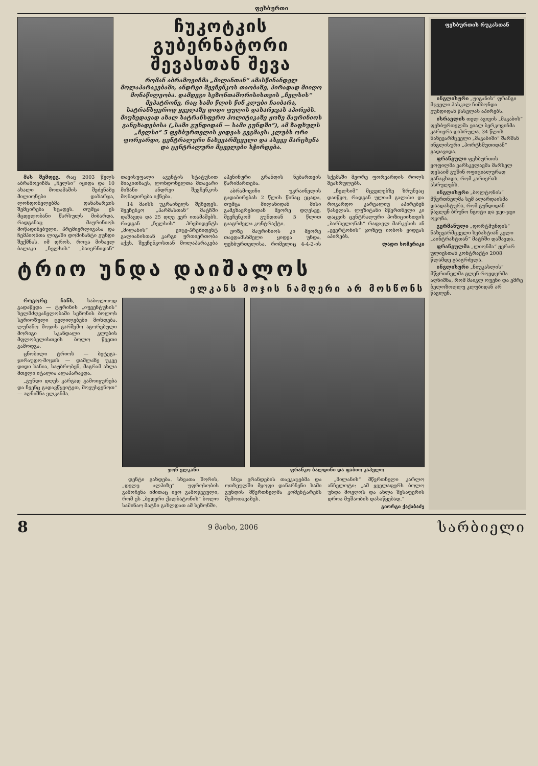ფეხბურთი
ჩუკოტკის გუბერნატორი შევასთან შევა
რომან აბრამოვიჩმა „მილანთან“ ამასწინანდელ მოლაპარაკებაში, ანდრეი შევჩენკოს თაობაზე, პირადად მიიღო მონაწილეობა. დამდეგი სეზონთაშორისისთვის „ჩელსის“ მეპატრონე, რაც სამი წლის წინ კლუბი ჩაიბარა, სატრანსფეროდ ყველაზე დიდი ფულის დახარჯვას აპირებს. მიუხედავად ახალ სატრანსფერო პოლიტიკაზე ჟოზე მაურინიოს განცხადებისა („სამი გუნდიდან — სამი გუნდში“), ამ ზაფხულს „ჩელსი“ 5 ფეხბურთელის ყიდვას გეგმავს: კლუბს ორი ფორვარდი, ცენტრალური ნახევარმცველი და ასევე მარცხენა და ცენტრალური მცველები სჭირდება.
მას შემდეგ, რაც 2003 წელს აბრამოვიჩმა „ჩელსი“ იყიდა და 10 ახალი მოთამაშის შეძენაზე მილიონები დახარჯა, ლონდონელებმა დანახარჯის შემცირება სცადეს. თუმცა ეს მცდელობანი წარსულს მიბარდა, რადგანაც მაურინიოს მოწადინებული, პრემიერლიგასა და ჩემპიონთა ლიგაში დომინანტი გუნდი შექმნას. იმ დროს, როცა მიხაელ ბალაკი „ჩელსის“ „ბაიერნიდან“ თავისუფალი აგენტის სტატუსით მიაკითხავს, ლონდონელთა მთავარი მიზანი ანდრეი შევჩენკოს მონადირება იქნება.
14 მაისს უკრაინელს შეხვდეს. შევჩენკო „პარმასთან“ მატჩში დაშავდა და 25 დღე ვერ ითამაშებს. რადგან „ჩელსის“ პრეზიდენტს „მილანის“ ვიცე-პრეზიდენტ გალიანისთან კარგი ურთიერთობა აქვს, შევჩენკოსთან მოლაპარაკება აპენინური გრანდის ნებართვის წარიმართება.
აბრამოვიჩი უკრაინელის გადაბირებას 2 წლის წინაც ეცადა, თუმცა მილანიდან მისი გამგზავრებიდან მეორე დღესვე, შევჩენკომ გუნდთან 5 წლით გააგრძელა კონტრაქტი.
ჟოზე მაურინიოს კი მეორე თავდამსხმელი ყიდვა უნდა, ფეხბურთელისა, რომელიც 4-4-2-ის სქემაში მეორე ფორვარდის როლს შეასრულებს.
„ჩელსიმ“ მცველებზე ზრუნვაც დაიწყო, რადგან ულიამ გალასი და როკარდო კარვალიუ აპირებენ წასვლას. ლუზიტანი მწვრთნელი კი დაცვის ცენტრალური პოზიციისთვის „ბარსელონას“ რაფაელ მარკესის ან „ევერტონის“ ჯოზეფ იობოს ყიდვას აპირებს.
ლადო ხომერიკი
ტრიო უნდა დაიშალოს
ელკანს მოჯის ნამღერი არ მოსწონს
როგორც ჩანს, საბოლოოდ გადაწყდა — ტურინის „იუვენტუსის“ ხელმძღვანელობაში სეზონის ბოლოს სერიოზული ცვლილებები მოხდება. ლუჩანო მოჯის გარშემო აგორებული მორიგი სკანდალი კლუბის მფლობელისთვის ბოლო წვეთი გამოდგა.
ცნობილი ტრიოს — ბეტეგა-ჯირაუდო-მოჯის — დაშლაზე უკვე დიდი ხანია, საუბრობენ, მაგრამ ახლა მთელი იტალია ალაპარაკდა.
„გუნდი დღეს კარგად გამოიყურება და ჩვენც გადავწყვიტეთ, მოვუსვენოთ“ — აღნიშნა ელკანმა.
ჯონ ელკანი ფრანკო ბალდინი და ფაბიო კაპელო
დენტი გახდება. სხვათა შორის, „დელე ალპიზე“ უფროსობის გამოჩენა იმითაც იყო გამოწვეული, რომ ეს „ბედერი ქალბატონის“ ბოლო საშინაო მატჩი გახლდათ ამ სეზონში.
სხვა გრანდების თავკაცებმა და ოთხეულში მყოფი დანარჩენი სამი გუნდის მწვრთნელმა კომენტარებს შემოთავაზეს.
„მილანის“ მწვრთნელი კარლო ანჩელოტი: „ამ ყველაფერს ბოლო უნდა მოეღოს და ახლა შესაფერის დროა მუშაობის დასაწყებად.“
გიორგი ქაქაბაძე
ფეხბურთის რუკასთან
ინგლისური „უიგანის“ ფრანგი მცველი პასკალ ჩიმბონდა გუნდიდან წასვლას აპირებს.
ისრაელის თელ ავივის „მაკაბის“ ფეხბურთელმა ეიალ ბერკოვიჩმა კარიერა დასრულა. 34 წლის ნახევარმცველი „მაკაბიში“ შარშან ინგლისური „პორტსმუთიდან“ გადავიდა.
ფრანგული ფეხბურთის ყოფილმა ვარსკვლავმა მარსელ დესაიმ გუშინ ოფიციალურად განაცხადა, რომ კარიერას ასრულებს.
ინგლისური „ბოლტონის“ მწვრთნელმა სემ ალარდაისმა დაადასტურა, რომ გუნდიდან წავლენ ბრუნო ნგოტი და ჯეი-ჯეი ოკოჩა.
გერმანული „დორტმუნდის“ ნახევარმცველი სებასტიან კელი „აინტრახტთან“ მატჩში დაშავდა.
ფრანგულმა „ლიონმა“ ჟერარ ულიესთან კონტრაქტი 2008 წლამდე გააგრძელა.
ინგლისური „ნიუკასლის“ მწვრთნელმა გლენ როედერმა აღნიშნა, რომ მაიკლ ოუენი და ემრე ბელოზოღლუ კლუბიდან არ წავლენ.
8 9 მაისი, 2006 სარბიელი